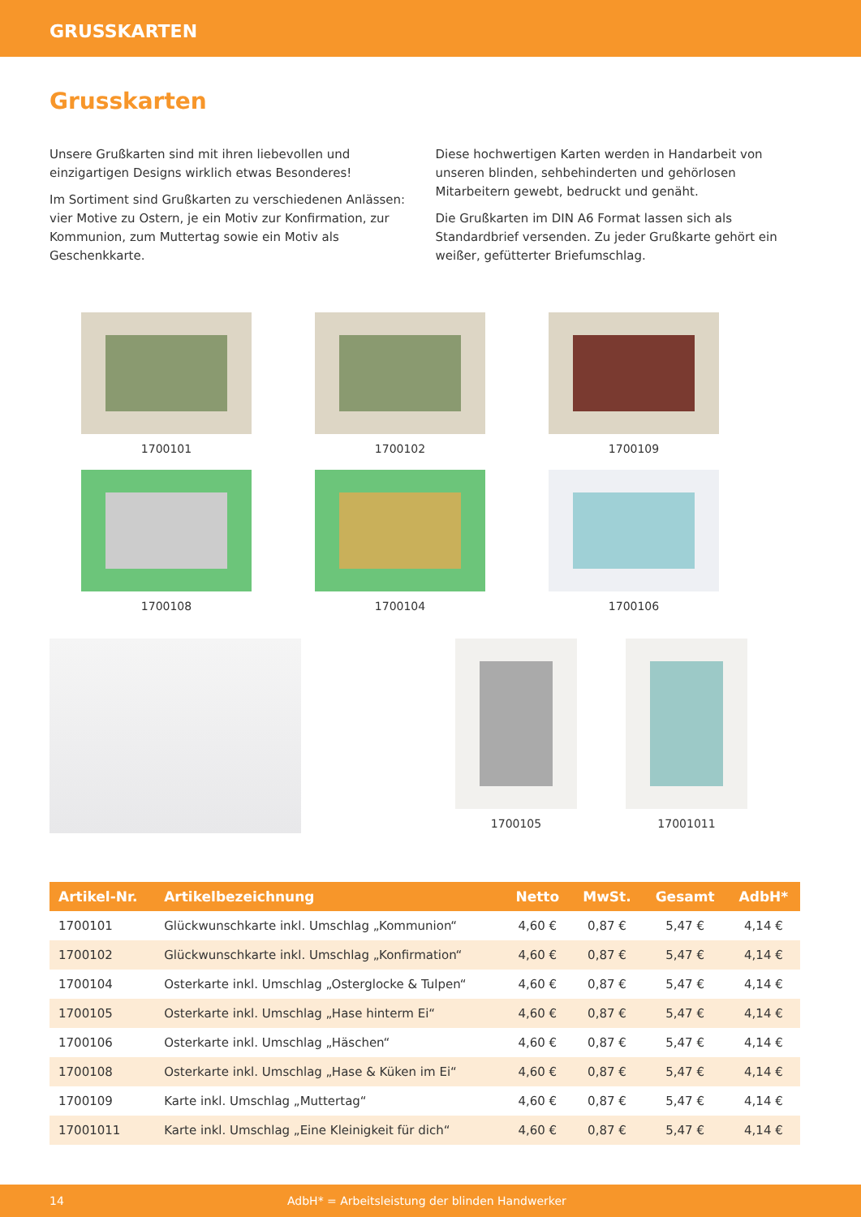GRUSSKARTEN
Grusskarten
Unsere Grußkarten sind mit ihren liebevollen und einzigartigen Designs wirklich etwas Besonderes!
Im Sortiment sind Grußkarten zu verschiedenen Anlässen: vier Motive zu Ostern, je ein Motiv zur Konfirmation, zur Kommunion, zum Muttertag sowie ein Motiv als Geschenkkarte.
Diese hochwertigen Karten werden in Handarbeit von unseren blinden, sehbehinderten und gehörlosen Mitarbeitern gewebt, bedruckt und genäht.
Die Grußkarten im DIN A6 Format lassen sich als Standardbrief versenden. Zu jeder Grußkarte gehört ein weißer, gefütterter Briefumschlag.
1700101
1700102
1700109
1700108
1700104
1700106
1700105 17001011
| Artikel-Nr. | Artikelbezeichnung | Netto | MwSt. | Gesamt | AdbH* |
| --- | --- | --- | --- | --- | --- |
| 1700101 | Glückwunschkarte inkl. Umschlag „Kommunion“ | 4,60 € | 0,87 € | 5,47 € | 4,14 € |
| 1700102 | Glückwunschkarte inkl. Umschlag „Konfirmation“ | 4,60 € | 0,87 € | 5,47 € | 4,14 € |
| 1700104 | Osterkarte inkl. Umschlag „Osterglocke & Tulpen“ | 4,60 € | 0,87 € | 5,47 € | 4,14 € |
| 1700105 | Osterkarte inkl. Umschlag „Hase hinterm Ei“ | 4,60 € | 0,87 € | 5,47 € | 4,14 € |
| 1700106 | Osterkarte inkl. Umschlag „Häschen“ | 4,60 € | 0,87 € | 5,47 € | 4,14 € |
| 1700108 | Osterkarte inkl. Umschlag „Hase & Küken im Ei“ | 4,60 € | 0,87 € | 5,47 € | 4,14 € |
| 1700109 | Karte inkl. Umschlag „Muttertag“ | 4,60 € | 0,87 € | 5,47 € | 4,14 € |
| 17001011 | Karte inkl. Umschlag „Eine Kleinigkeit für dich“ | 4,60 € | 0,87 € | 5,47 € | 4,14 € |
14 AdbH* = Arbeitsleistung der blinden Handwerker